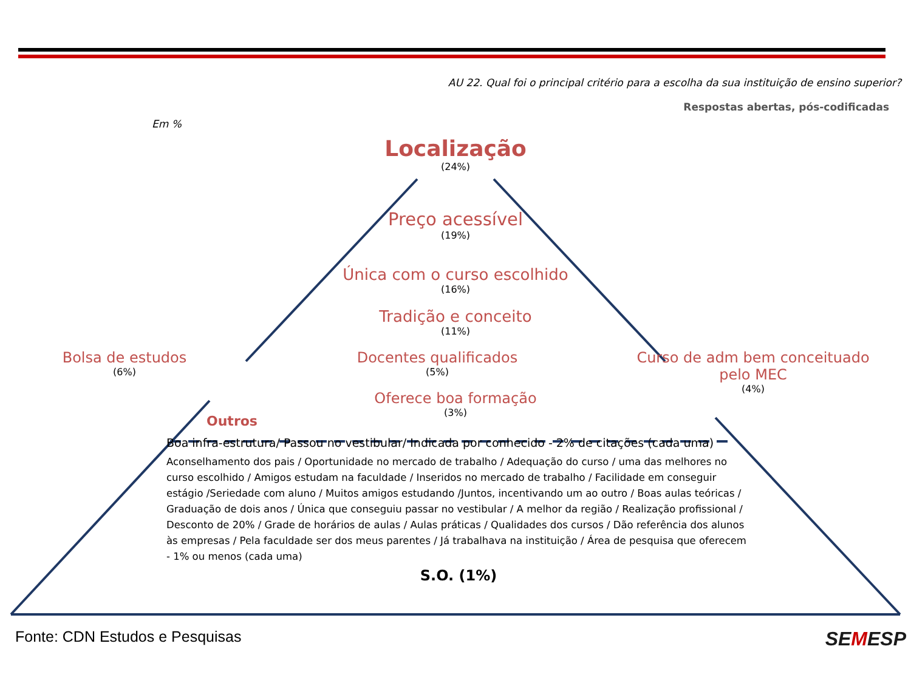AU 22. Qual foi o principal critério para a escolha da sua instituição de ensino superior?
Respostas abertas, pós-codificadas
Em %
Localização
(24%)
Preço acessível
(19%)
Única com o curso escolhido
(16%)
Tradição e conceito
(11%)
Bolsa de estudos
(6%)
Docentes qualificados
(5%)
Curso de adm bem conceituado pelo MEC
(4%)
Oferece boa formação
(3%)
Outros
Boa infra-estrutura/ Passou no vestibular/ Indicada por conhecido - 2% de citações (cada uma)
Aconselhamento dos pais / Oportunidade no mercado de trabalho / Adequação do curso / uma das melhores no curso escolhido / Amigos estudam na faculdade / Inseridos no mercado de trabalho / Facilidade em conseguir estágio /Seriedade com aluno / Muitos amigos estudando /Juntos, incentivando um ao outro / Boas aulas teóricas / Graduação de dois anos / Única que conseguiu passar no vestibular / A melhor da região / Realização profissional / Desconto de 20% / Grade de horários de aulas / Aulas práticas / Qualidades dos cursos / Dão referência dos alunos às empresas / Pela faculdade ser dos meus parentes / Já trabalhava na instituição / Área de pesquisa que oferecem - 1% ou menos (cada uma)
S.O. (1%)
Fonte: CDN Estudos e Pesquisas
SEMESP